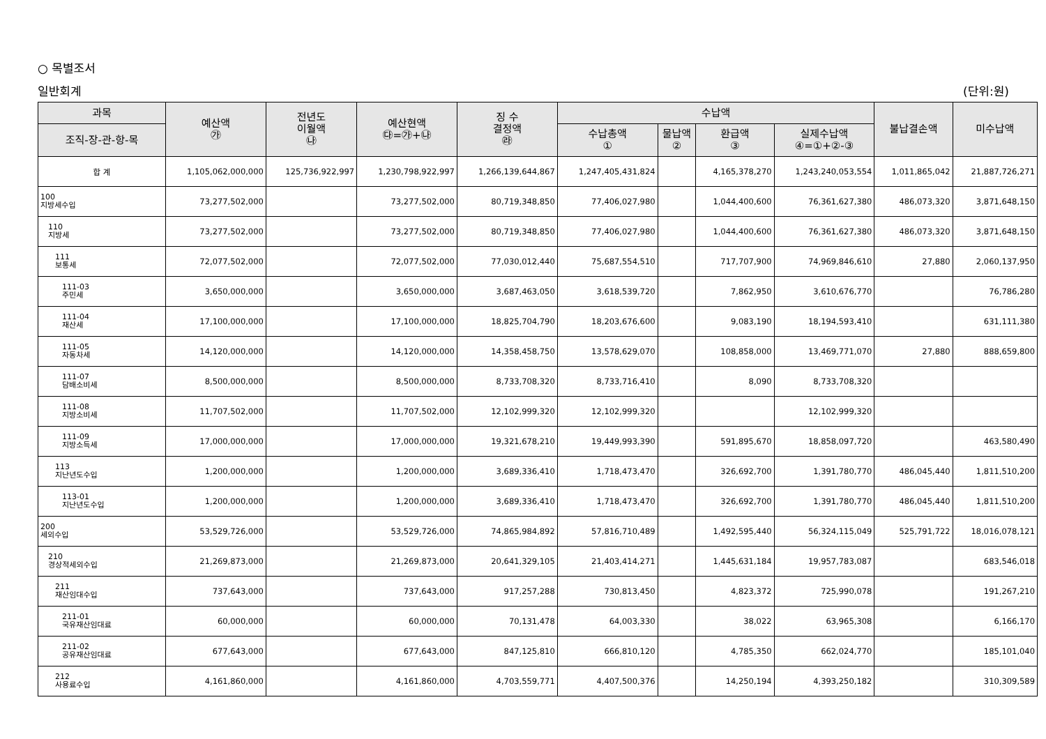○ 목별조서
일반회계 (단위:원)
| 과목 | 예산액 ㉮ | 전년도 이월액 ㉯ | 예산현액 ㉰=㉮+㉯ | 징 수 결정액 ㉱ | 수납액 | | | | 불납결손액 | 미수납액 |
| --- | --- | --- | --- | --- | --- | --- | --- | --- | --- | --- |
| 조직-장-관-항-목 | | | | | 수납총액 ① | 물납액 ② | 환급액 ③ | 실제수납액 ④=①+②-③ | | |
| 합 계 | 1,105,062,000,000 | 125,736,922,997 | 1,230,798,922,997 | 1,266,139,644,867 | 1,247,405,431,824 | | 4,165,378,270 | 1,243,240,053,554 | 1,011,865,042 | 21,887,726,271 |
| 100 지방세수입 | 73,277,502,000 | | 73,277,502,000 | 80,719,348,850 | 77,406,027,980 | | 1,044,400,600 | 76,361,627,380 | 486,073,320 | 3,871,648,150 |
| 110 지방세 | 73,277,502,000 | | 73,277,502,000 | 80,719,348,850 | 77,406,027,980 | | 1,044,400,600 | 76,361,627,380 | 486,073,320 | 3,871,648,150 |
| 111 보통세 | 72,077,502,000 | | 72,077,502,000 | 77,030,012,440 | 75,687,554,510 | | 717,707,900 | 74,969,846,610 | 27,880 | 2,060,137,950 |
| 111-03 주민세 | 3,650,000,000 | | 3,650,000,000 | 3,687,463,050 | 3,618,539,720 | | 7,862,950 | 3,610,676,770 | | 76,786,280 |
| 111-04 재산세 | 17,100,000,000 | | 17,100,000,000 | 18,825,704,790 | 18,203,676,600 | | 9,083,190 | 18,194,593,410 | | 631,111,380 |
| 111-05 자동차세 | 14,120,000,000 | | 14,120,000,000 | 14,358,458,750 | 13,578,629,070 | | 108,858,000 | 13,469,771,070 | 27,880 | 888,659,800 |
| 111-07 담배소비세 | 8,500,000,000 | | 8,500,000,000 | 8,733,708,320 | 8,733,716,410 | | 8,090 | 8,733,708,320 | | |
| 111-08 지방소비세 | 11,707,502,000 | | 11,707,502,000 | 12,102,999,320 | 12,102,999,320 | | | 12,102,999,320 | | |
| 111-09 지방소득세 | 17,000,000,000 | | 17,000,000,000 | 19,321,678,210 | 19,449,993,390 | | 591,895,670 | 18,858,097,720 | | 463,580,490 |
| 113 지난년도수입 | 1,200,000,000 | | 1,200,000,000 | 3,689,336,410 | 1,718,473,470 | | 326,692,700 | 1,391,780,770 | 486,045,440 | 1,811,510,200 |
| 113-01 지난년도수입 | 1,200,000,000 | | 1,200,000,000 | 3,689,336,410 | 1,718,473,470 | | 326,692,700 | 1,391,780,770 | 486,045,440 | 1,811,510,200 |
| 200 세외수입 | 53,529,726,000 | | 53,529,726,000 | 74,865,984,892 | 57,816,710,489 | | 1,492,595,440 | 56,324,115,049 | 525,791,722 | 18,016,078,121 |
| 210 경상적세외수입 | 21,269,873,000 | | 21,269,873,000 | 20,641,329,105 | 21,403,414,271 | | 1,445,631,184 | 19,957,783,087 | | 683,546,018 |
| 211 재산임대수입 | 737,643,000 | | 737,643,000 | 917,257,288 | 730,813,450 | | 4,823,372 | 725,990,078 | | 191,267,210 |
| 211-01 국유재산임대료 | 60,000,000 | | 60,000,000 | 70,131,478 | 64,003,330 | | 38,022 | 63,965,308 | | 6,166,170 |
| 211-02 공유재산임대료 | 677,643,000 | | 677,643,000 | 847,125,810 | 666,810,120 | | 4,785,350 | 662,024,770 | | 185,101,040 |
| 212 사용료수입 | 4,161,860,000 | | 4,161,860,000 | 4,703,559,771 | 4,407,500,376 | | 14,250,194 | 4,393,250,182 | | 310,309,589 |